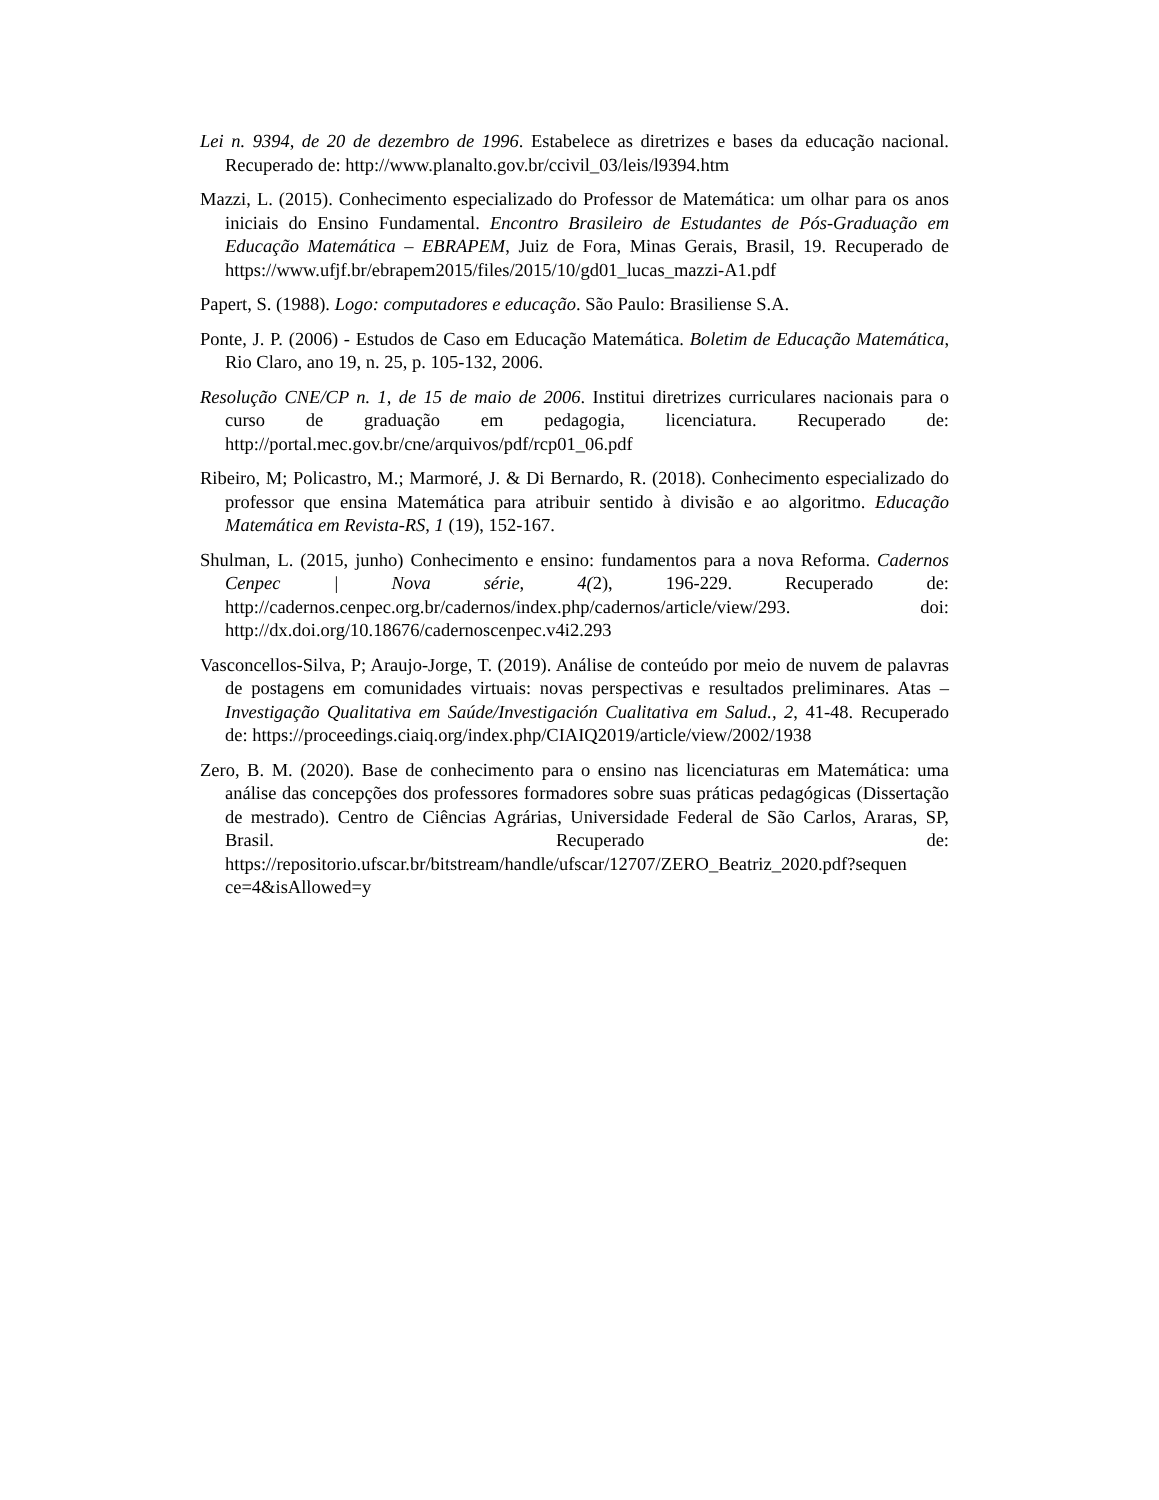Lei n. 9394, de 20 de dezembro de 1996. Estabelece as diretrizes e bases da educação nacional. Recuperado de: http://www.planalto.gov.br/ccivil_03/leis/l9394.htm
Mazzi, L. (2015). Conhecimento especializado do Professor de Matemática: um olhar para os anos iniciais do Ensino Fundamental. Encontro Brasileiro de Estudantes de Pós-Graduação em Educação Matemática – EBRAPEM, Juiz de Fora, Minas Gerais, Brasil, 19. Recuperado de https://www.ufjf.br/ebrapem2015/files/2015/10/gd01_lucas_mazzi-A1.pdf
Papert, S. (1988). Logo: computadores e educação. São Paulo: Brasiliense S.A.
Ponte, J. P. (2006) - Estudos de Caso em Educação Matemática. Boletim de Educação Matemática, Rio Claro, ano 19, n. 25, p. 105-132, 2006.
Resolução CNE/CP n. 1, de 15 de maio de 2006. Institui diretrizes curriculares nacionais para o curso de graduação em pedagogia, licenciatura. Recuperado de: http://portal.mec.gov.br/cne/arquivos/pdf/rcp01_06.pdf
Ribeiro, M; Policastro, M.; Marmoré, J. & Di Bernardo, R. (2018). Conhecimento especializado do professor que ensina Matemática para atribuir sentido à divisão e ao algoritmo. Educação Matemática em Revista-RS, 1 (19), 152-167.
Shulman, L. (2015, junho) Conhecimento e ensino: fundamentos para a nova Reforma. Cadernos Cenpec | Nova série, 4(2), 196-229. Recuperado de: http://cadernos.cenpec.org.br/cadernos/index.php/cadernos/article/view/293. doi: http://dx.doi.org/10.18676/cadernoscenpec.v4i2.293
Vasconcellos-Silva, P; Araujo-Jorge, T. (2019). Análise de conteúdo por meio de nuvem de palavras de postagens em comunidades virtuais: novas perspectivas e resultados preliminares. Atas – Investigação Qualitativa em Saúde/Investigación Cualitativa em Salud., 2, 41-48. Recuperado de: https://proceedings.ciaiq.org/index.php/CIAIQ2019/article/view/2002/1938
Zero, B. M. (2020). Base de conhecimento para o ensino nas licenciaturas em Matemática: uma análise das concepções dos professores formadores sobre suas práticas pedagógicas (Dissertação de mestrado). Centro de Ciências Agrárias, Universidade Federal de São Carlos, Araras, SP, Brasil. Recuperado de: https://repositorio.ufscar.br/bitstream/handle/ufscar/12707/ZERO_Beatriz_2020.pdf?sequen ce=4&isAllowed=y